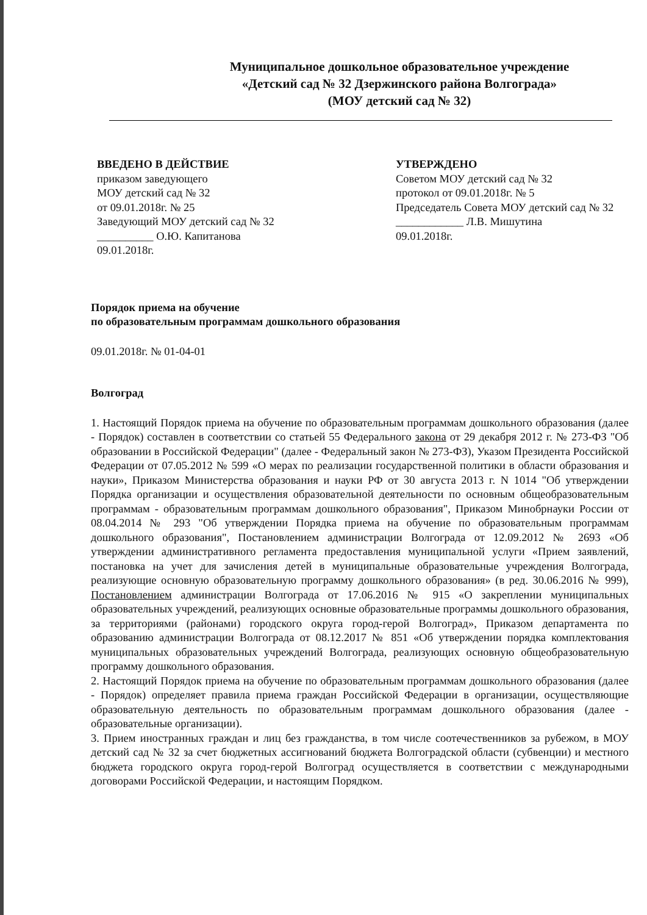Муниципальное дошкольное образовательное учреждение
«Детский сад № 32 Дзержинского района Волгограда»
(МОУ детский сад № 32)
ВВЕДЕНО В ДЕЙСТВИЕ
приказом заведующего
МОУ детский сад № 32
от 09.01.2018г. № 25
Заведующий МОУ детский сад № 32
__________ О.Ю. Капитанова
09.01.2018г.
УТВЕРЖДЕНО
Советом МОУ детский сад № 32
протокол от 09.01.2018г. № 5
Председатель Совета МОУ детский сад № 32
____________ Л.В. Мишутина
09.01.2018г.
Порядок приема на обучение
по образовательным программам дошкольного образования
09.01.2018г. № 01-04-01
Волгоград
1. Настоящий Порядок приема на обучение по образовательным программам дошкольного образования (далее - Порядок) составлен в соответствии со статьей 55 Федерального закона от 29 декабря 2012 г. № 273-ФЗ "Об образовании в Российской Федерации" (далее - Федеральный закон № 273-ФЗ), Указом Президента Российской Федерации от 07.05.2012 № 599 «О мерах по реализации государственной политики в области образования и науки», Приказом Министерства образования и науки РФ от 30 августа 2013 г. N 1014 "Об утверждении Порядка организации и осуществления образовательной деятельности по основным общеобразовательным программам - образовательным программам дошкольного образования", Приказом Минобрнауки России от 08.04.2014 № 293 "Об утверждении Порядка приема на обучение по образовательным программам дошкольного образования", Постановлением администрации Волгограда от 12.09.2012 № 2693 «Об утверждении административного регламента предоставления муниципальной услуги «Прием заявлений, постановка на учет для зачисления детей в муниципальные образовательные учреждения Волгограда, реализующие основную образовательную программу дошкольного образования» (в ред. 30.06.2016 № 999), Постановлением администрации Волгограда от 17.06.2016 № 915 «О закреплении муниципальных образовательных учреждений, реализующих основные образовательные программы дошкольного образования, за территориями (районами) городского округа город-герой Волгоград», Приказом департамента по образованию администрации Волгограда от 08.12.2017 № 851 «Об утверждении порядка комплектования муниципальных образовательных учреждений Волгограда, реализующих основную общеобразовательную программу дошкольного образования.
2. Настоящий Порядок приема на обучение по образовательным программам дошкольного образования (далее - Порядок) определяет правила приема граждан Российской Федерации в организации, осуществляющие образовательную деятельность по образовательным программам дошкольного образования (далее - образовательные организации).
3. Прием иностранных граждан и лиц без гражданства, в том числе соотечественников за рубежом, в МОУ детский сад № 32 за счет бюджетных ассигнований бюджета Волгоградской области (субвенции) и местного бюджета городского округа город-герой Волгоград осуществляется в соответствии с международными договорами Российской Федерации, и настоящим Порядком.